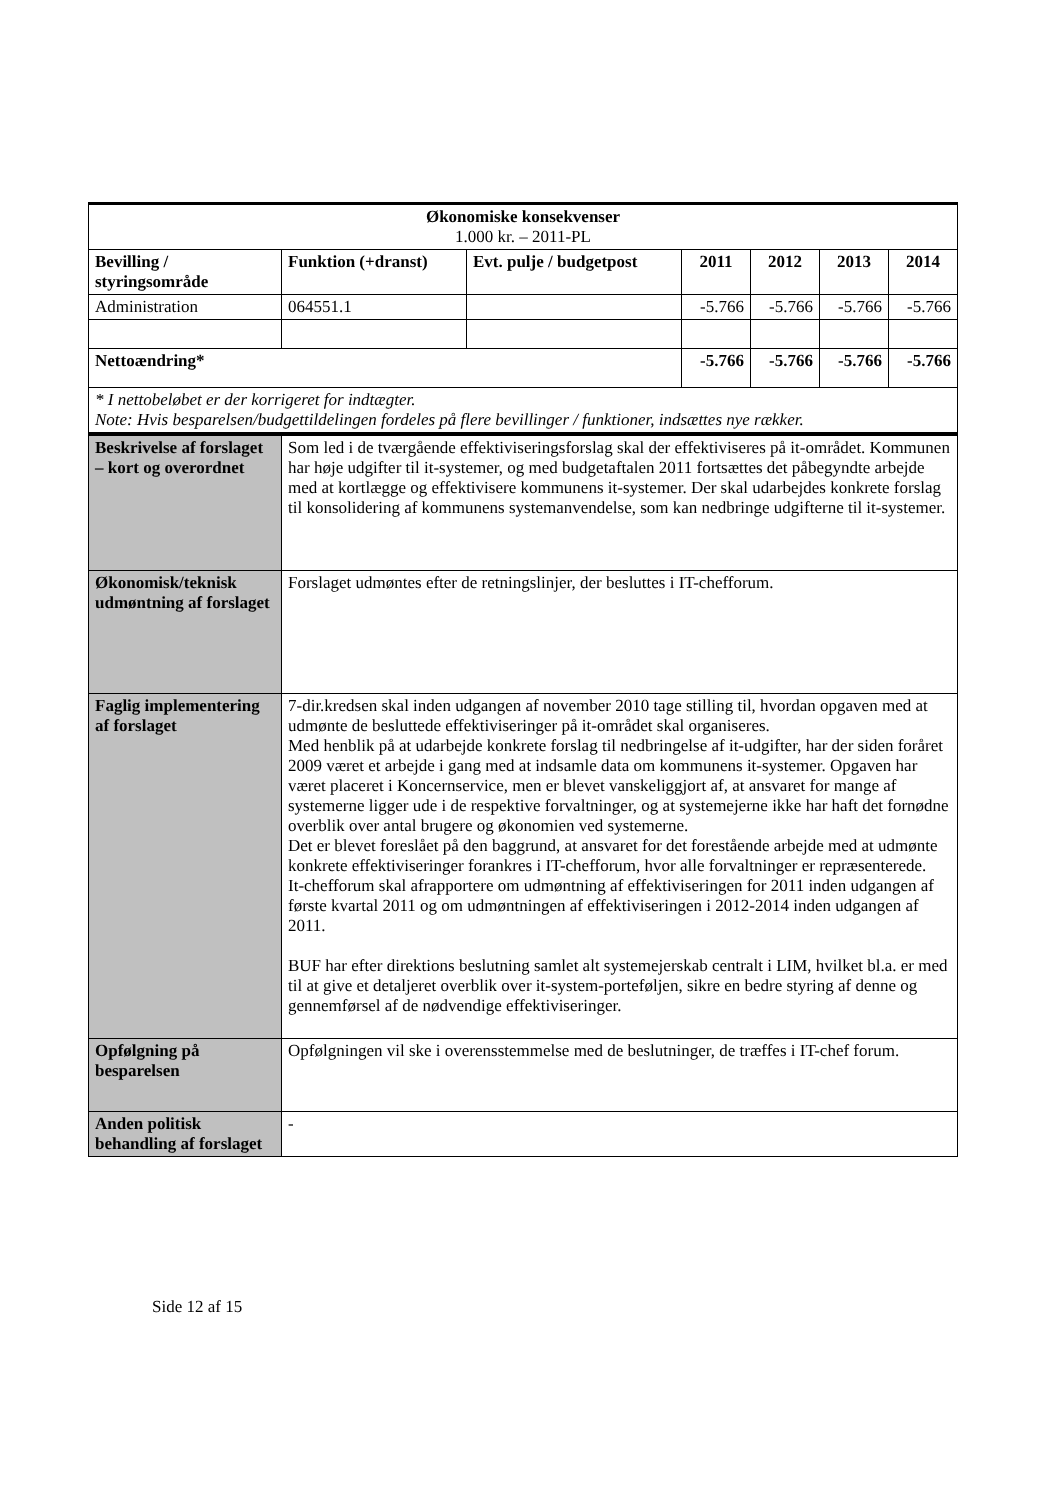| Økonomiske konsekvenser 1.000 kr. – 2011-PL | | | | | | |
| Bevilling / styringsområde | Funktion (+dranst) | Evt. pulje / budgetpost | 2011 | 2012 | 2013 | 2014 |
| Administration | 064551.1 | | -5.766 | -5.766 | -5.766 | -5.766 |
| Nettoændring* | | | -5.766 | -5.766 | -5.766 | -5.766 |
| * I nettobeløbet er der korrigeret for indtægter. Note: Hvis besparelsen/budgettildelingen fordeles på flere bevillinger / funktioner, indsættes nye rækker. | | | | | | |
| Beskrivelse af forslaget – kort og overordnet | Som led i de tværgående effektiviseringsforslag skal der effektiviseres på it-området. Kommunen har høje udgifter til it-systemer, og med budgetaftalen 2011 fortsættes det påbegyndte arbejde med at kortlægge og effektivisere kommunens it-systemer. Der skal udarbejdes konkrete forslag til konsolidering af kommunens systemanvendelse, som kan nedbringe udgifterne til it-systemer. |
| Økonomisk/teknisk udmøntning af forslaget | Forslaget udmøntes efter de retningslinjer, der besluttes i IT-chefforum. |
| Faglig implementering af forslaget | 7-dir.kredsen skal inden udgangen af november 2010 tage stilling til, hvordan opgaven med at udmønte de besluttede effektiviseringer på it-området skal organiseres. Med henblik på at udarbejde konkrete forslag til nedbringelse af it-udgifter, har der siden foråret 2009 været et arbejde i gang med at indsamle data om kommunens it-systemer. Opgaven har været placeret i Koncernservice, men er blevet vanskeliggjort af, at ansvaret for mange af systemerne ligger ude i de respektive forvaltninger, og at systemejerne ikke har haft det fornødne overblik over antal brugere og økonomien ved systemerne. Det er blevet foreslået på den baggrund, at ansvaret for det forestående arbejde med at udmønte konkrete effektiviseringer forankres i IT-chefforum, hvor alle forvaltninger er repræsenterede. It-chefforum skal afrapportere om udmøntning af effektiviseringen for 2011 inden udgangen af første kvartal 2011 og om udmøntningen af effektiviseringen i 2012-2014 inden udgangen af 2011. BUF har efter direktions beslutning samlet alt systemejerskab centralt i LIM, hvilket bl.a. er med til at give et detaljeret overblik over it-system-porteføljen, sikre en bedre styring af denne og gennemførsel af de nødvendige effektiviseringer. |
| Opfølgning på besparelsen | Opfølgningen vil ske i overensstemmelse med de beslutninger, de træffes i IT-chef forum. |
| Anden politisk behandling af forslaget | - |
Side 12 af 15